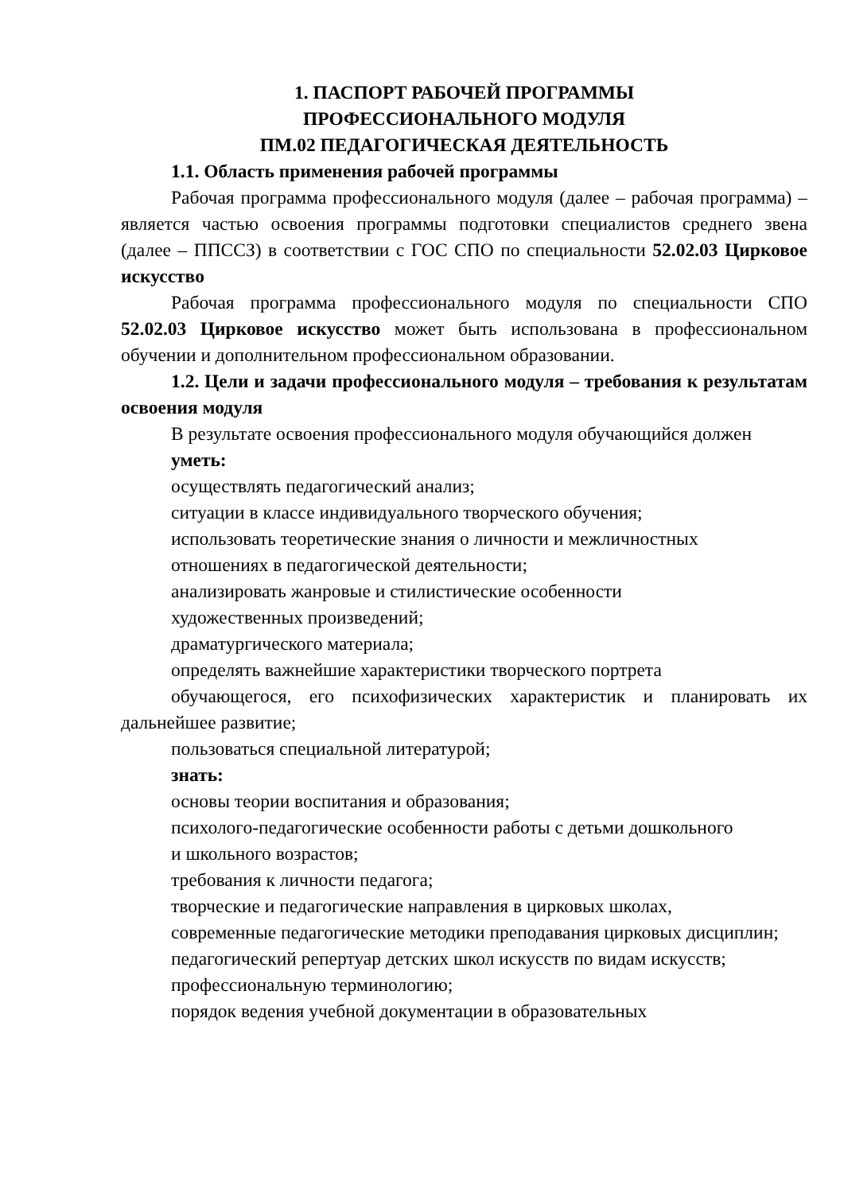1. ПАСПОРТ РАБОЧЕЙ ПРОГРАММЫ
ПРОФЕССИОНАЛЬНОГО МОДУЛЯ
ПМ.02 ПЕДАГОГИЧЕСКАЯ ДЕЯТЕЛЬНОСТЬ
1.1. Область применения рабочей программы
Рабочая программа профессионального модуля (далее – рабочая программа) – является частью освоения программы подготовки специалистов среднего звена (далее – ППССЗ) в соответствии с ГОС СПО по специальности 52.02.03 Цирковое искусство
Рабочая программа профессионального модуля по специальности СПО 52.02.03 Цирковое искусство может быть использована в профессиональном обучении и дополнительном профессиональном образовании.
1.2. Цели и задачи профессионального модуля – требования к результатам освоения модуля
В результате освоения профессионального модуля обучающийся должен
уметь:
осуществлять педагогический анализ;
ситуации в классе индивидуального творческого обучения;
использовать теоретические знания о личности и межличностных
отношениях в педагогической деятельности;
анализировать жанровые и стилистические особенности
художественных произведений;
драматургического материала;
определять важнейшие характеристики творческого портрета
обучающегося, его психофизических характеристик и планировать их дальнейшее развитие;
пользоваться специальной литературой;
знать:
основы теории воспитания и образования;
психолого-педагогические особенности работы с детьми дошкольного
и школьного возрастов;
требования к личности педагога;
творческие и педагогические направления в цирковых школах,
современные педагогические методики преподавания цирковых дисциплин;
педагогический репертуар детских школ искусств по видам искусств;
профессиональную терминологию;
порядок ведения учебной документации в образовательных